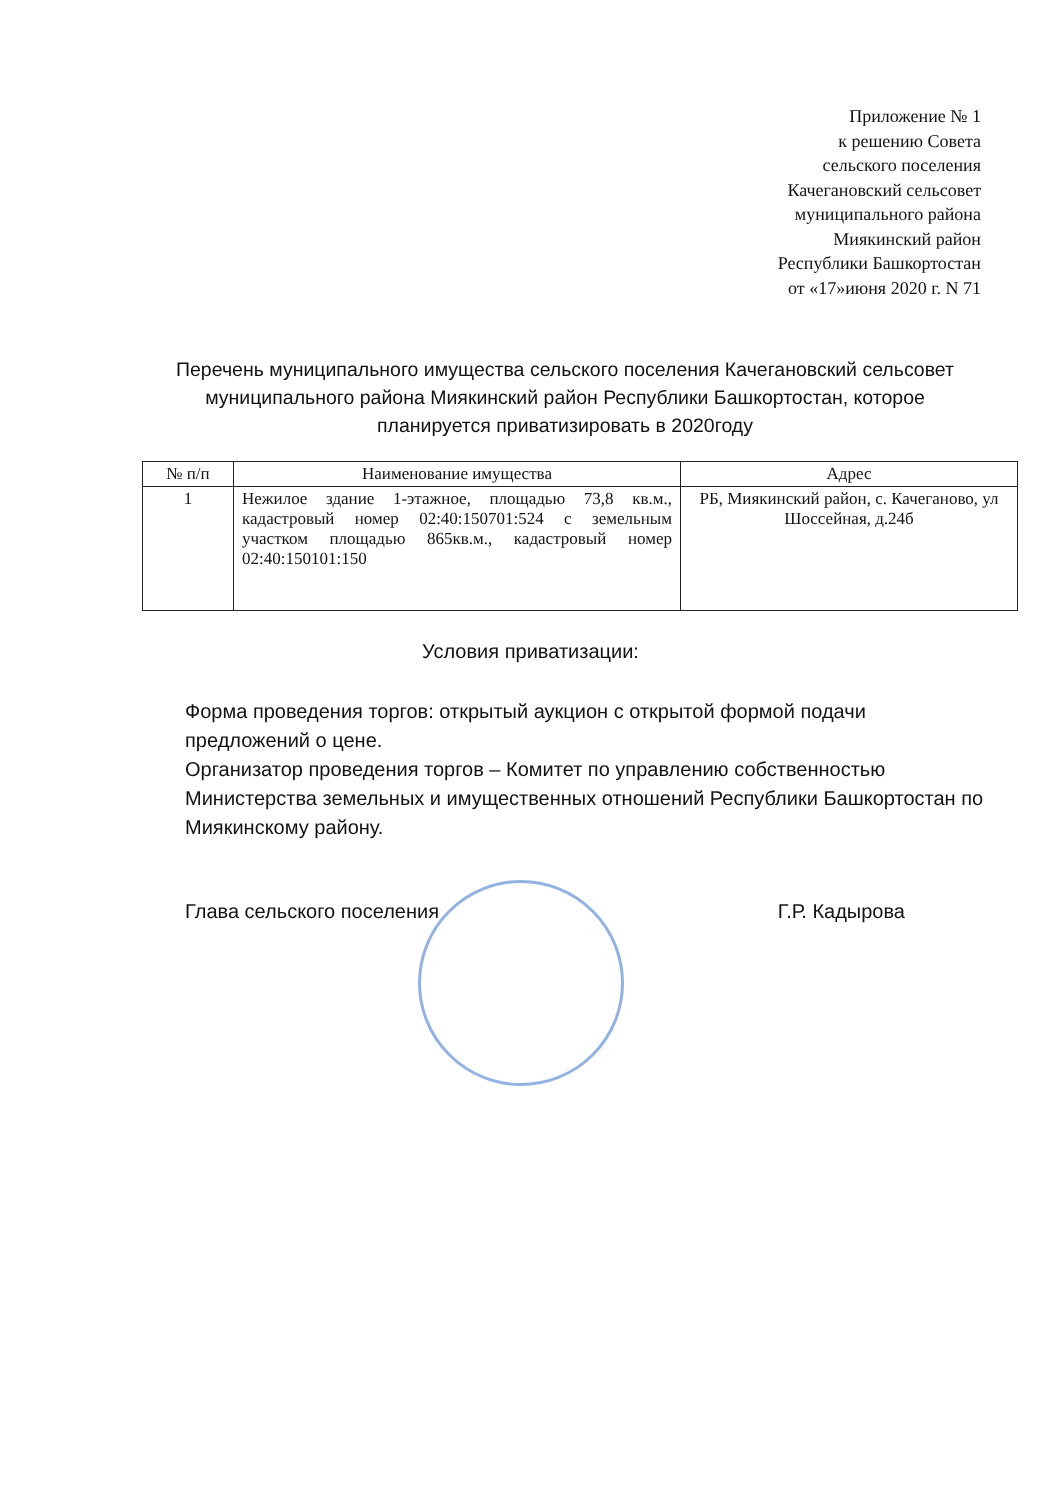Приложение № 1
к решению Совета
сельского поселения
Качегановский сельсовет
муниципального района
Миякинский район
Республики Башкортостан
от «17»июня 2020 г. N 71
Перечень муниципального имущества сельского поселения Качегановский сельсовет муниципального района Миякинский район Республики Башкортостан, которое планируется приватизировать в 2020году
| № п/п | Наименование имущества | Адрес |
| --- | --- | --- |
| 1 | Нежилое здание 1-этажное, площадью 73,8 кв.м., кадастровый номер 02:40:150701:524 с земельным участком площадью 865кв.м., кадастровый номер 02:40:150101:150 | РБ, Миякинский район, с. Качеганово, ул Шоссейная, д.24б |
Условия приватизации:
Форма проведения торгов: открытый аукцион с открытой формой подачи предложений о цене.
Организатор проведения торгов – Комитет по управлению собственностью Министерства земельных и имущественных отношений Республики Башкортостан по Миякинскому району.
Глава сельского поселения Г.Р. Кадырова